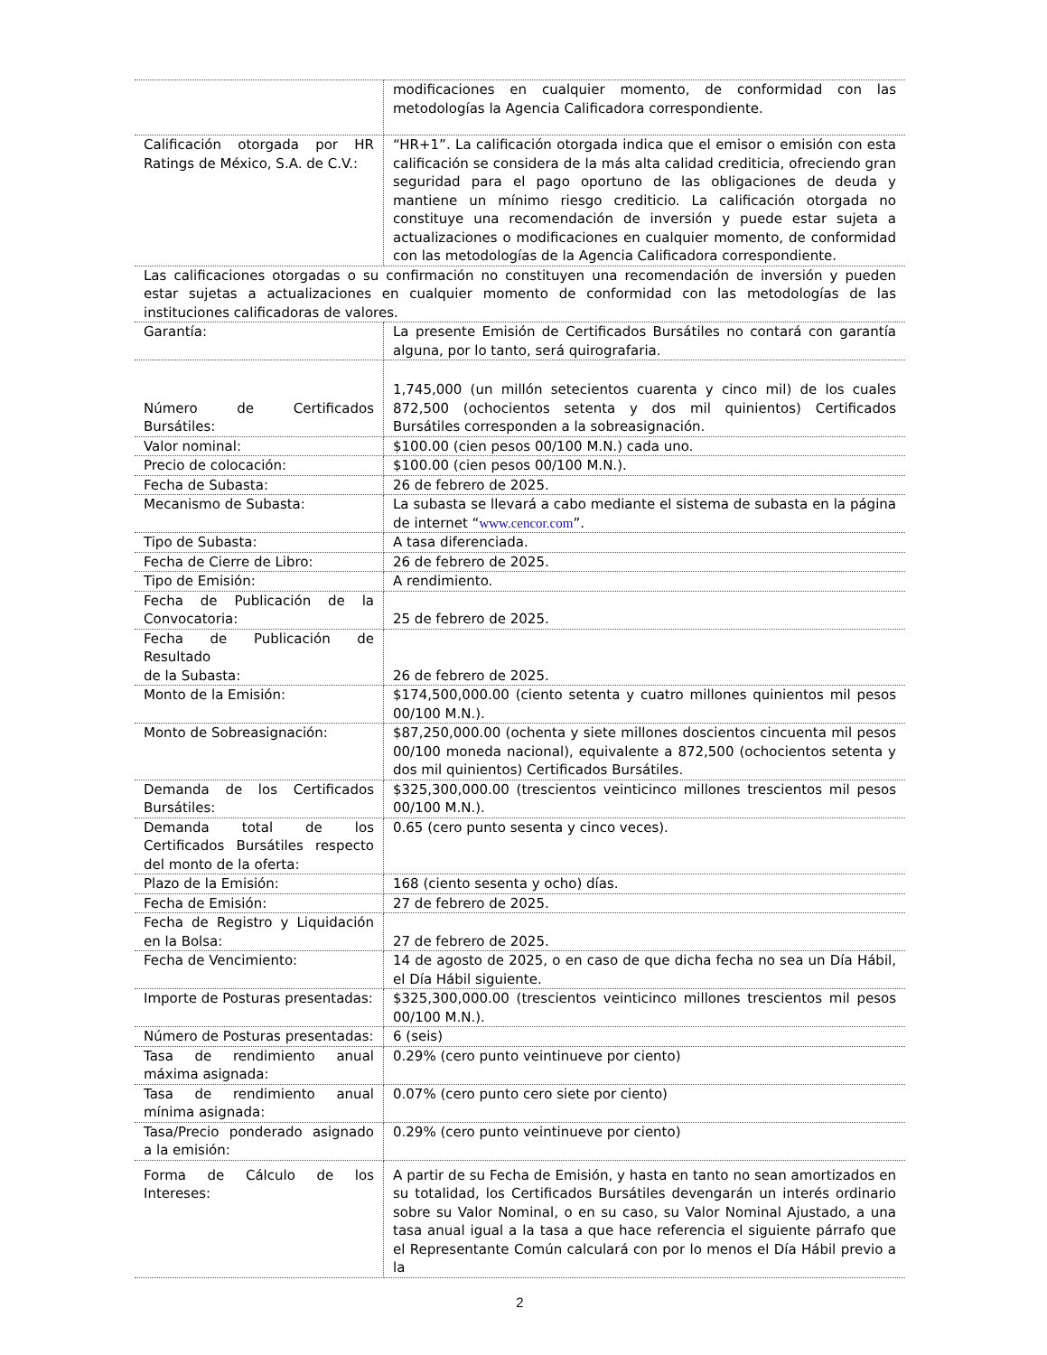| | modificaciones en cualquier momento, de conformidad con las metodologías la Agencia Calificadora correspondiente. |
| Calificación otorgada por HR Ratings de México, S.A. de C.V.: | “HR+1”. La calificación otorgada indica que el emisor o emisión con esta calificación se considera de la más alta calidad crediticia, ofreciendo gran seguridad para el pago oportuno de las obligaciones de deuda y mantiene un mínimo riesgo crediticio. La calificación otorgada no constituye una recomendación de inversión y puede estar sujeta a actualizaciones o modificaciones en cualquier momento, de conformidad con las metodologías de la Agencia Calificadora correspondiente. |
| Las calificaciones otorgadas o su confirmación no constituyen una recomendación de inversión y pueden estar sujetas a actualizaciones en cualquier momento de conformidad con las metodologías de las instituciones calificadoras de valores. | |
| Garantía: | La presente Emisión de Certificados Bursátiles no contará con garantía alguna, por lo tanto, será quirografaria. |
| Número de Certificados Bursátiles: | 1,745,000 (un millón setecientos cuarenta y cinco mil) de los cuales 872,500 (ochocientos setenta y dos mil quinientos) Certificados Bursátiles corresponden a la sobreasignación. |
| Valor nominal: | $100.00 (cien pesos 00/100 M.N.) cada uno. |
| Precio de colocación: | $100.00 (cien pesos 00/100 M.N.). |
| Fecha de Subasta: | 26 de febrero de 2025. |
| Mecanismo de Subasta: | La subasta se llevará a cabo mediante el sistema de subasta en la página de internet “ www.cencor.com ”. |
| Tipo de Subasta: | A tasa diferenciada. |
| Fecha de Cierre de Libro: | 26 de febrero de 2025. |
| Tipo de Emisión: | A rendimiento. |
| Fecha de Publicación de la Convocatoria: | 25 de febrero de 2025. |
| Fecha de Publicación de Resultado de la Subasta: | 26 de febrero de 2025. |
| Monto de la Emisión: | $174,500,000.00 (ciento setenta y cuatro millones quinientos mil pesos 00/100 M.N.). |
| Monto de Sobreasignación: | $87,250,000.00 (ochenta y siete millones doscientos cincuenta mil pesos 00/100 moneda nacional), equivalente a 872,500 (ochocientos setenta y dos mil quinientos) Certificados Bursátiles. |
| Demanda de los Certificados Bursátiles: | $325,300,000.00 (trescientos veinticinco millones trescientos mil pesos 00/100 M.N.). |
| Demanda total de los Certificados Bursátiles respecto del monto de la oferta: | 0.65 (cero punto sesenta y cinco veces). |
| Plazo de la Emisión: | 168 (ciento sesenta y ocho) días. |
| Fecha de Emisión: | 27 de febrero de 2025. |
| Fecha de Registro y Liquidación en la Bolsa: | 27 de febrero de 2025. |
| Fecha de Vencimiento: | 14 de agosto de 2025, o en caso de que dicha fecha no sea un Día Hábil, el Día Hábil siguiente. |
| Importe de Posturas presentadas: | $325,300,000.00 (trescientos veinticinco millones trescientos mil pesos 00/100 M.N.). |
| Número de Posturas presentadas: | 6 (seis) |
| Tasa de rendimiento anual máxima asignada: | 0.29% (cero punto veintinueve por ciento) |
| Tasa de rendimiento anual mínima asignada: | 0.07% (cero punto cero siete por ciento) |
| Tasa/Precio ponderado asignado a la emisión: | 0.29% (cero punto veintinueve por ciento) |
| Forma de Cálculo de los Intereses: | A partir de su Fecha de Emisión, y hasta en tanto no sean amortizados en su totalidad, los Certificados Bursátiles devengarán un interés ordinario sobre su Valor Nominal, o en su caso, su Valor Nominal Ajustado, a una tasa anual igual a la tasa a que hace referencia el siguiente párrafo que el Representante Común calculará con por lo menos el Día Hábil previo a la |
2